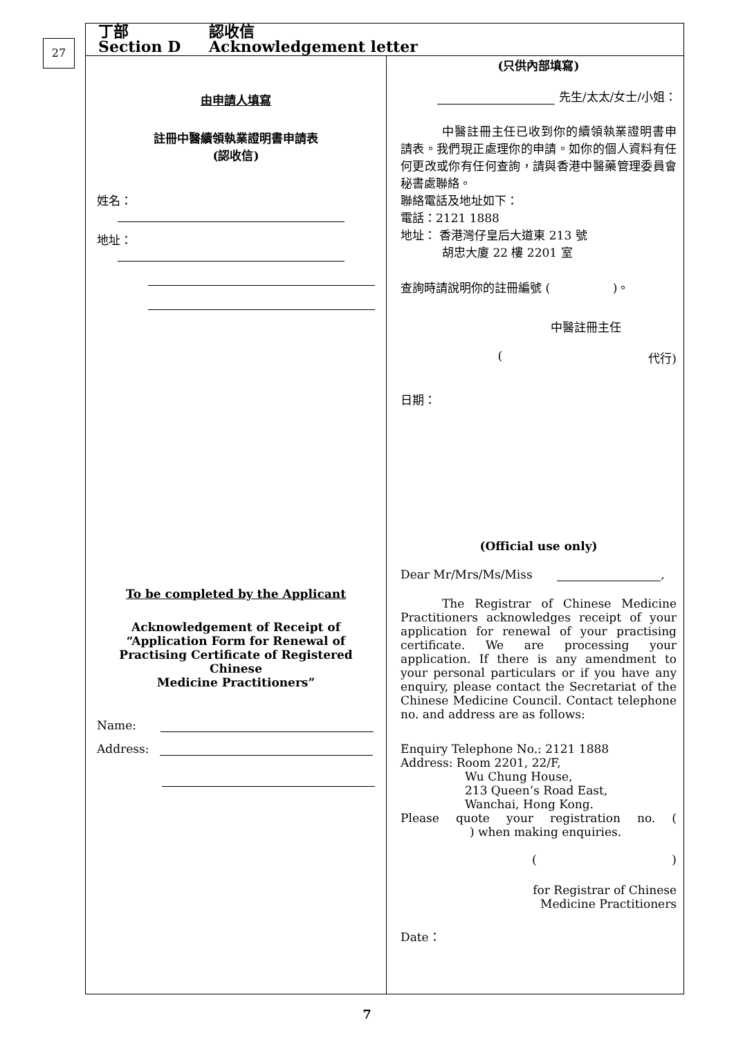27
丁部 認收信
Section D Acknowledgement letter
由申請人填寫
註冊中醫續領執業證明書申請表
(認收信)
姓名：
地址：
To be completed by the Applicant
Acknowledgement of Receipt of
“Application Form for Renewal of
Practising Certificate of Registered Chinese
Medicine Practitioners”
Name:
Address:
(只供內部填寫)
先生/太太/女士/小姐：
中醫註冊主任已收到你的續領執業證明書申請表。我們現正處理你的申請。如你的個人資料有任何更改或你有任何查詢，請與香港中醫藥管理委員會秘書處聯絡。
聯絡電話及地址如下：
電話：2121 1888
地址： 香港灣仔皇后大道東 213 號
胡忠大廈 22 樓 2201 室
查詢時請說明你的註冊編號 ( )。
中醫註冊主任
(代行)
日期：
(Official use only)
Dear Mr/Mrs/Ms/Miss ,
The Registrar of Chinese Medicine Practitioners acknowledges receipt of your application for renewal of your practising certificate. We are processing your application. If there is any amendment to your personal particulars or if you have any enquiry, please contact the Secretariat of the Chinese Medicine Council. Contact telephone no. and address are as follows:
Enquiry Telephone No.: 2121 1888
Address: Room 2201, 22/F,
Wu Chung House,
213 Queen’s Road East,
Wanchai, Hong Kong.
Please quote your registration no. ( ) when making enquiries.
()
for Registrar of Chinese
Medicine Practitioners
Date：
7